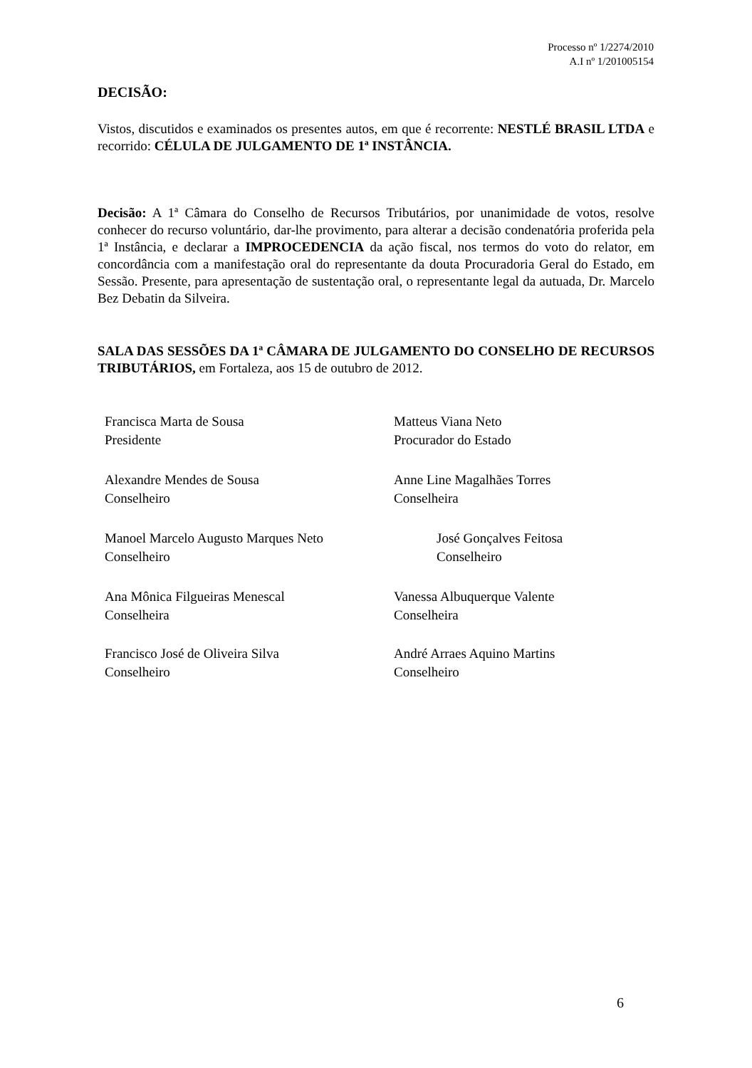Processo nº 1/2274/2010
A.I nº 1/201005154
DECISÃO:
Vistos, discutidos e examinados os presentes autos, em que é recorrente: NESTLÉ BRASIL LTDA e recorrido: CÉLULA DE JULGAMENTO DE 1ª INSTÂNCIA.
Decisão: A 1ª Câmara do Conselho de Recursos Tributários, por unanimidade de votos, resolve conhecer do recurso voluntário, dar-lhe provimento, para alterar a decisão condenatória proferida pela 1ª Instância, e declarar a IMPROCEDENCIA da ação fiscal, nos termos do voto do relator, em concordância com a manifestação oral do representante da douta Procuradoria Geral do Estado, em Sessão. Presente, para apresentação de sustentação oral, o representante legal da autuada, Dr. Marcelo Bez Debatin da Silveira.
SALA DAS SESSÕES DA 1ª CÂMARA DE JULGAMENTO DO CONSELHO DE RECURSOS TRIBUTÁRIOS, em Fortaleza, aos 15 de outubro de 2012.
Francisca Marta de Sousa
Presidente
Alexandre Mendes de Sousa
Conselheiro
Manoel Marcelo Augusto Marques Neto
Conselheiro
Ana Mônica Filgueiras Menescal
Conselheira
Francisco José de Oliveira Silva
Conselheiro
Matteus Viana Neto
Procurador do Estado
Anne Line Magalhães Torres
Conselheira
José Gonçalves Feitosa
Conselheiro
Vanessa Albuquerque Valente
Conselheira
André Arraes Aquino Martins
Conselheiro
6